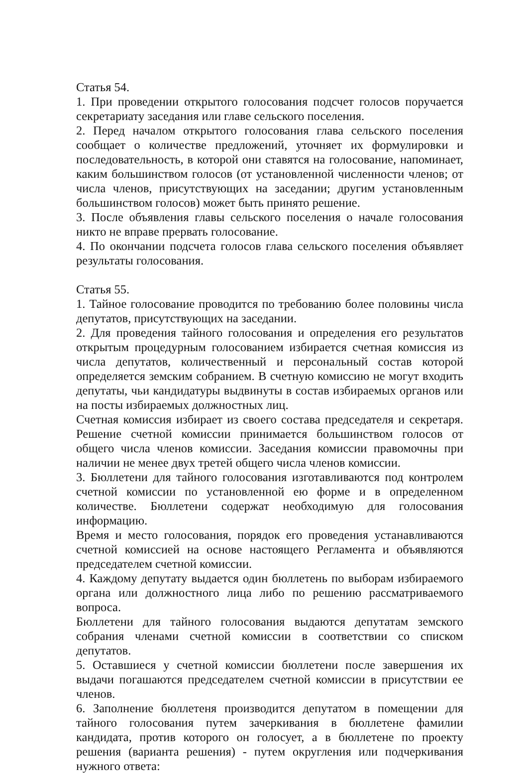Статья 54.
1. При проведении открытого голосования подсчет голосов поручается секретариату заседания или главе сельского поселения.
2. Перед началом открытого голосования глава сельского поселения сообщает о количестве предложений, уточняет их формулировки и последовательность, в которой они ставятся на голосование, напоминает, каким большинством голосов (от установленной численности членов; от числа членов, присутствующих на заседании; другим установленным большинством голосов) может быть принято решение.
3. После объявления главы сельского поселения о начале голосования никто не вправе прервать голосование.
4. По окончании подсчета голосов глава сельского поселения объявляет результаты голосования.
Статья 55.
1. Тайное голосование проводится по требованию более половины числа депутатов, присутствующих на заседании.
2. Для проведения тайного голосования и определения его результатов открытым процедурным голосованием избирается счетная комиссия из числа депутатов, количественный и персональный состав которой определяется земским собранием. В счетную комиссию не могут входить депутаты, чьи кандидатуры выдвинуты в состав избираемых органов или на посты избираемых должностных лиц.
Счетная комиссия избирает из своего состава председателя и секретаря. Решение счетной комиссии принимается большинством голосов от общего числа членов комиссии. Заседания комиссии правомочны при наличии не менее двух третей общего числа членов комиссии.
3. Бюллетени для тайного голосования изготавливаются под контролем счетной комиссии по установленной ею форме и в определенном количестве. Бюллетени содержат необходимую для голосования информацию.
Время и место голосования, порядок его проведения устанавливаются счетной комиссией на основе настоящего Регламента и объявляются председателем счетной комиссии.
4. Каждому депутату выдается один бюллетень по выборам избираемого органа или должностного лица либо по решению рассматриваемого вопроса.
Бюллетени для тайного голосования выдаются депутатам земского собрания членами счетной комиссии в соответствии со списком депутатов.
5. Оставшиеся у счетной комиссии бюллетени после завершения их выдачи погашаются председателем счетной комиссии в присутствии ее членов.
6. Заполнение бюллетеня производится депутатом в помещении для тайного голосования путем зачеркивания в бюллетене фамилии кандидата, против которого он голосует, а в бюллетене по проекту решения (варианта решения) - путем округления или подчеркивания нужного ответа: